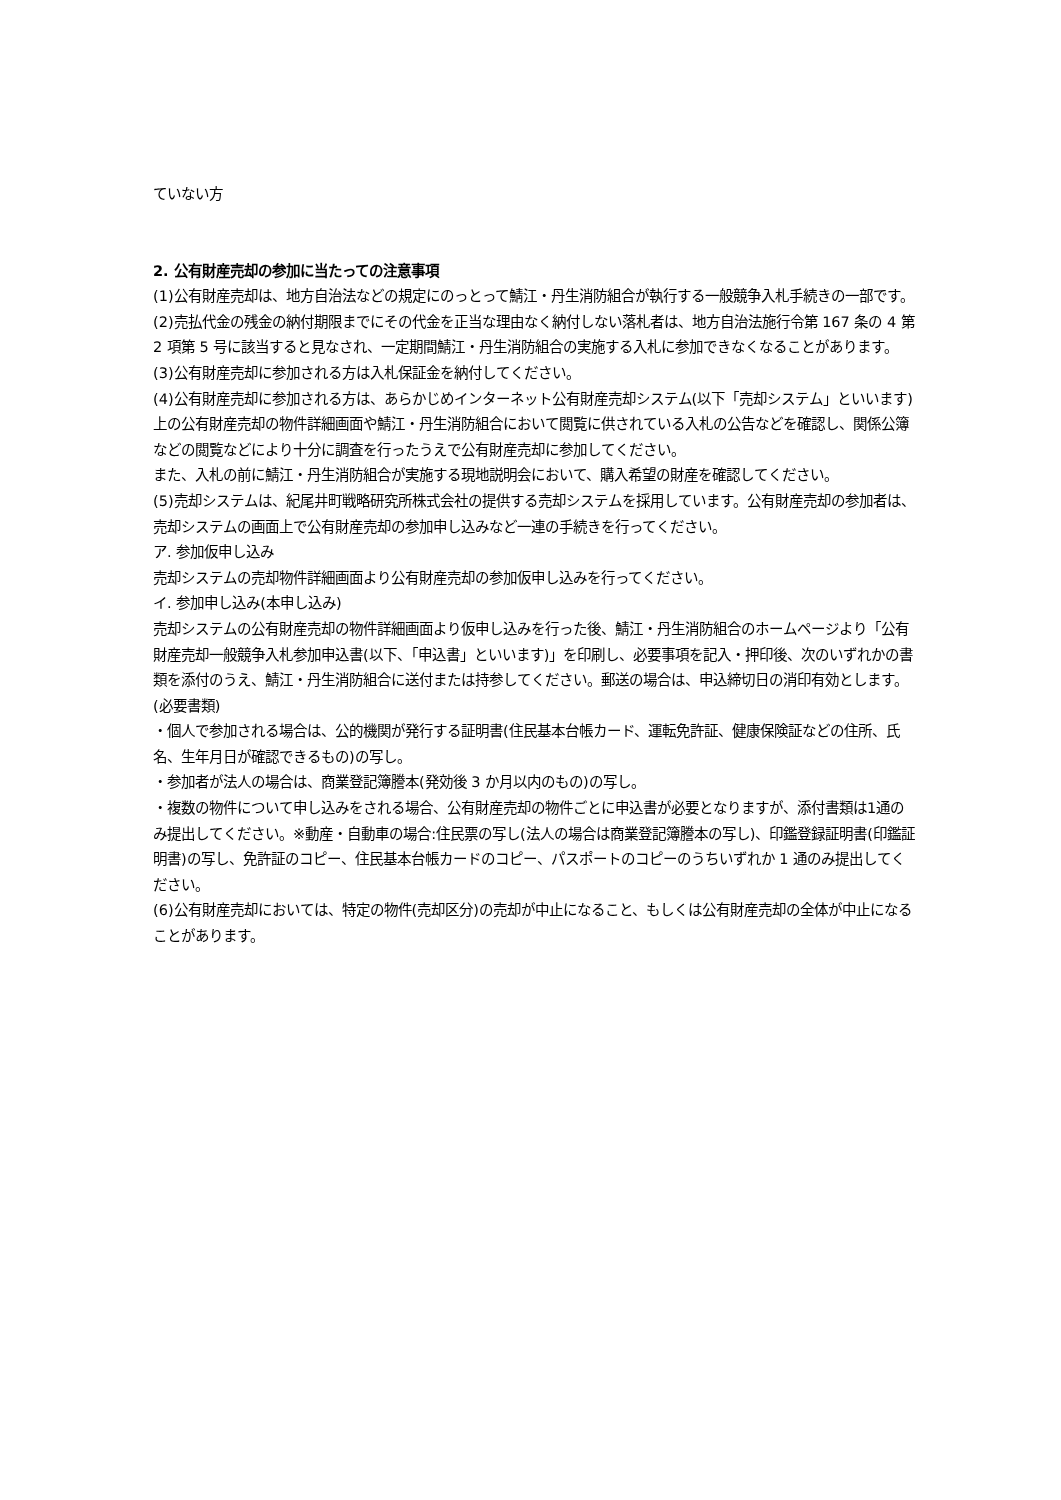ていない方
2. 公有財産売却の参加に当たっての注意事項
(1)公有財産売却は、地方自治法などの規定にのっとって鯖江・丹生消防組合が執行する一般競争入札手続きの一部です。
(2)売払代金の残金の納付期限までにその代金を正当な理由なく納付しない落札者は、地方自治法施行令第 167 条の 4 第 2 項第 5 号に該当すると見なされ、一定期間鯖江・丹生消防組合の実施する入札に参加できなくなることがあります。
(3)公有財産売却に参加される方は入札保証金を納付してください。
(4)公有財産売却に参加される方は、あらかじめインターネット公有財産売却システム(以下「売却システム」といいます)上の公有財産売却の物件詳細画面や鯖江・丹生消防組合において閲覧に供されている入札の公告などを確認し、関係公簿などの閲覧などにより十分に調査を行ったうえで公有財産売却に参加してください。
また、入札の前に鯖江・丹生消防組合が実施する現地説明会において、購入希望の財産を確認してください。
(5)売却システムは、紀尾井町戦略研究所株式会社の提供する売却システムを採用しています。公有財産売却の参加者は、売却システムの画面上で公有財産売却の参加申し込みなど一連の手続きを行ってください。
ア. 参加仮申し込み
売却システムの売却物件詳細画面より公有財産売却の参加仮申し込みを行ってください。
イ. 参加申し込み(本申し込み)
売却システムの公有財産売却の物件詳細画面より仮申し込みを行った後、鯖江・丹生消防組合のホームページより「公有財産売却一般競争入札参加申込書(以下、「申込書」といいます)」を印刷し、必要事項を記入・押印後、次のいずれかの書類を添付のうえ、鯖江・丹生消防組合に送付または持参してください。郵送の場合は、申込締切日の消印有効とします。
(必要書類)
・個人で参加される場合は、公的機関が発行する証明書(住民基本台帳カード、運転免許証、健康保険証などの住所、氏名、生年月日が確認できるもの)の写し。
・参加者が法人の場合は、商業登記簿謄本(発効後 3 か月以内のもの)の写し。
・複数の物件について申し込みをされる場合、公有財産売却の物件ごとに申込書が必要となりますが、添付書類は1通のみ提出してください。※動産・自動車の場合:住民票の写し(法人の場合は商業登記簿謄本の写し)、印鑑登録証明書(印鑑証明書)の写し、免許証のコピー、住民基本台帳カードのコピー、パスポートのコピーのうちいずれか 1 通のみ提出してください。
(6)公有財産売却においては、特定の物件(売却区分)の売却が中止になること、もしくは公有財産売却の全体が中止になることがあります。